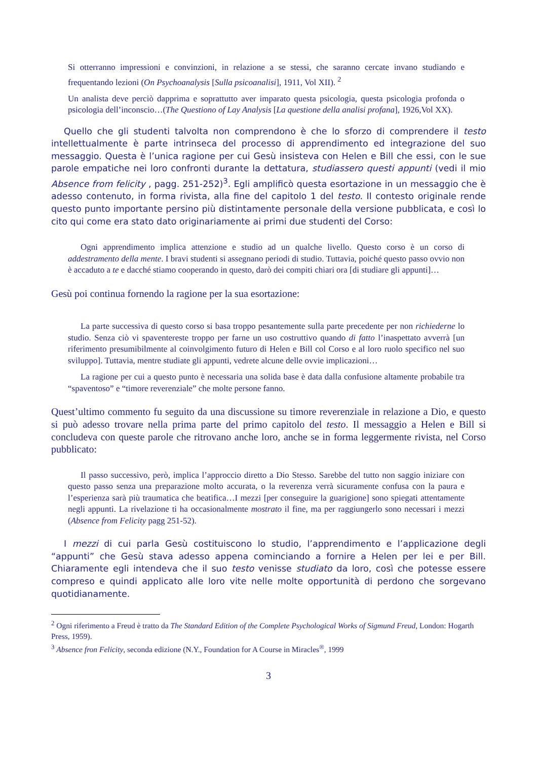Si otterranno impressioni e convinzioni, in relazione a se stessi, che saranno cercate invano studiando e frequentando lezioni (On Psychoanalysis [Sulla psicoanalisi], 1911, Vol XII). <sup>2</sup>
Un analista deve perciò dapprima e soprattutto aver imparato questa psicologia, questa psicologia profonda o psicologia dell’inconscio…(The Questiono of Lay Analysis [La questione della analisi profana], 1926,Vol XX).
Quello che gli studenti talvolta non comprendono è che lo sforzo di comprendere il testo intellettualmente è parte intrinseca del processo di apprendimento ed integrazione del suo messaggio. Questa è l’unica ragione per cui Gesù insisteva con Helen e Bill che essi, con le sue parole empatiche nei loro confronti durante la dettatura, studiassero questi appunti (vedi il mio Absence from felicity , pagg. 251-252)<sup>3</sup>. Egli amplificò questa esortazione in un messaggio che è adesso contenuto, in forma rivista, alla fine del capitolo 1 del testo. Il contesto originale rende questo punto importante persino più distintamente personale della versione pubblicata, e così lo cito qui come era stato dato originariamente ai primi due studenti del Corso:
Ogni apprendimento implica attenzione e studio ad un qualche livello. Questo corso è un corso di addestramento della mente. I bravi studenti si assegnano periodi di studio. Tuttavia, poiché questo passo ovvio non è accaduto a te e dacché stiamo cooperando in questo, darò dei compiti chiari ora [di studiare gli appunti]…
Gesù poi continua fornendo la ragione per la sua esortazione:
La parte successiva di questo corso si basa troppo pesantemente sulla parte precedente per non richiederne lo studio. Senza ciò vi spaventereste troppo per farne un uso costruttivo quando di fatto l’inaspettato avverrà [un riferimento presumibilmente al coinvolgimento futuro di Helen e Bill col Corso e al loro ruolo specifico nel suo sviluppo]. Tuttavia, mentre studiate gli appunti, vedrete alcune delle ovvie implicazioni…
La ragione per cui a questo punto è necessaria una solida base è data dalla confusione altamente probabile tra “spaventoso” e “timore reverenziale” che molte persone fanno.
Quest’ultimo commento fu seguito da una discussione su timore reverenziale in relazione a Dio, e questo si può adesso trovare nella prima parte del primo capitolo del testo. Il messaggio a Helen e Bill si concludeva con queste parole che ritrovano anche loro, anche se in forma leggermente rivista, nel Corso pubblicato:
Il passo successivo, però, implica l’approccio diretto a Dio Stesso. Sarebbe del tutto non saggio iniziare con questo passo senza una preparazione molto accurata, o la reverenza verrà sicuramente confusa con la paura e l’esperienza sarà più traumatica che beatifica…I mezzi [per conseguire la guarigione] sono spiegati attentamente negli appunti. La rivelazione ti ha occasionalmente mostrato il fine, ma per raggiungerlo sono necessari i mezzi (Absence from Felicity pagg 251-52).
I mezzi di cui parla Gesù costituiscono lo studio, l’apprendimento e l’applicazione degli “appunti” che Gesù stava adesso appena cominciando a fornire a Helen per lei e per Bill. Chiaramente egli intendeva che il suo testo venisse studiato da loro, così che potesse essere compreso e quindi applicato alle loro vite nelle molte opportunità di perdono che sorgevano quotidianamente.
<sup>2</sup> Ogni riferimento a Freud è tratto da The Standard Edition of the Complete Psychological Works of Sigmund Freud, London: Hogarth Press, 1959).
<sup>3</sup> Absence fron Felicity, seconda edizione (N.Y., Foundation for A Course in Miracles<sup>®</sup>, 1999
3